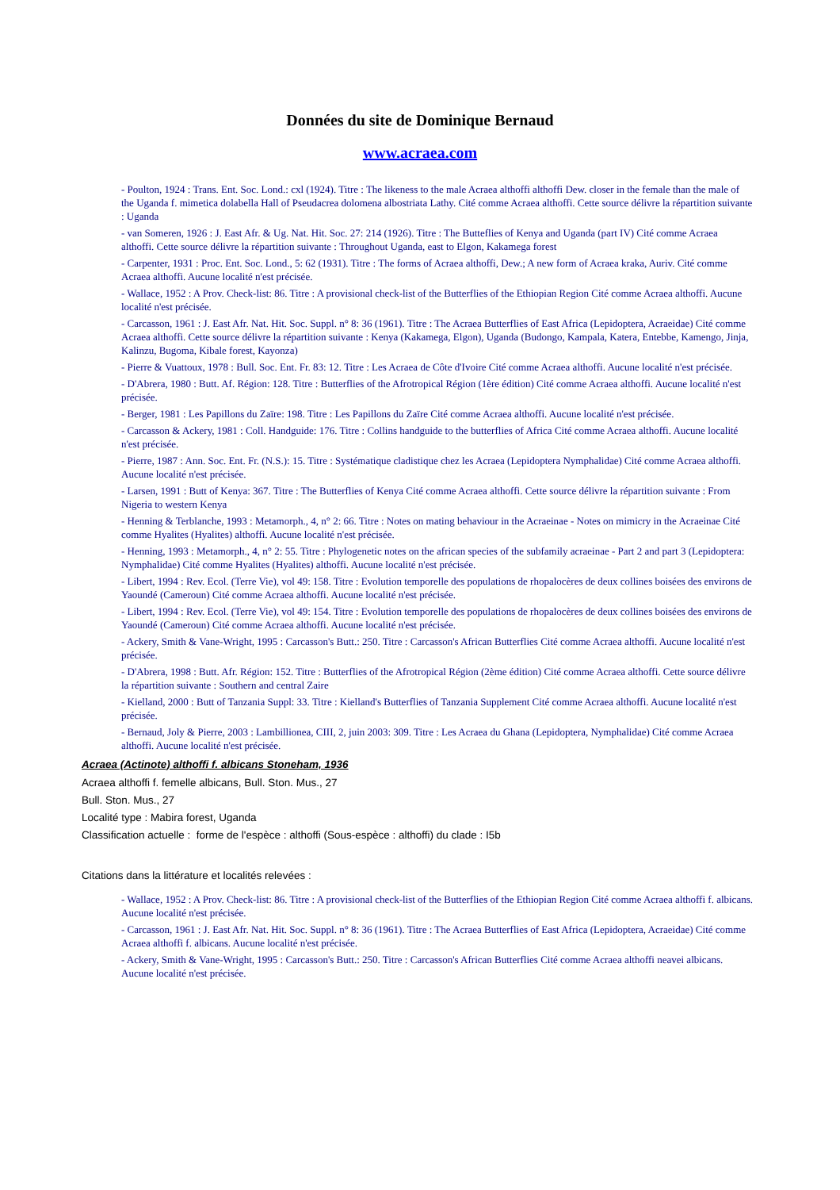Données du site de Dominique Bernaud
www.acraea.com
- Poulton, 1924 : Trans. Ent. Soc. Lond.: cxl (1924). Titre : The likeness to the male Acraea althoffi althoffi Dew. closer in the female than the male of the Uganda f. mimetica dolabella Hall of Pseudacrea dolomena albostriata Lathy. Cité comme Acraea althoffi. Cette source délivre la répartition suivante : Uganda
- van Someren, 1926 : J. East Afr. & Ug. Nat. Hit. Soc. 27: 214 (1926). Titre : The Butteflies of Kenya and Uganda (part IV) Cité comme Acraea althoffi. Cette source délivre la répartition suivante : Throughout Uganda, east to Elgon, Kakamega forest
- Carpenter, 1931 : Proc. Ent. Soc. Lond., 5: 62 (1931). Titre : The forms of Acraea althoffi, Dew.; A new form of Acraea kraka, Auriv. Cité comme Acraea althoffi. Aucune localité n'est précisée.
- Wallace, 1952 : A Prov. Check-list: 86. Titre : A provisional check-list of the Butterflies of the Ethiopian Region Cité comme Acraea althoffi. Aucune localité n'est précisée.
- Carcasson, 1961 : J. East Afr. Nat. Hit. Soc. Suppl. n° 8: 36 (1961). Titre : The Acraea Butterflies of East Africa (Lepidoptera, Acraeidae) Cité comme Acraea althoffi. Cette source délivre la répartition suivante : Kenya (Kakamega, Elgon), Uganda (Budongo, Kampala, Katera, Entebbe, Kamengo, Jinja, Kalinzu, Bugoma, Kibale forest, Kayonza)
- Pierre & Vuattoux, 1978 : Bull. Soc. Ent. Fr. 83: 12. Titre : Les Acraea de Côte d'Ivoire Cité comme Acraea althoffi. Aucune localité n'est précisée.
- D'Abrera, 1980 : Butt. Af. Région: 128. Titre : Butterflies of the Afrotropical Région (1ère édition) Cité comme Acraea althoffi. Aucune localité n'est précisée.
- Berger, 1981 : Les Papillons du Zaïre: 198. Titre : Les Papillons du Zaïre Cité comme Acraea althoffi. Aucune localité n'est précisée.
- Carcasson & Ackery, 1981 : Coll. Handguide: 176. Titre : Collins handguide to the butterflies of Africa Cité comme Acraea althoffi. Aucune localité n'est précisée.
- Pierre, 1987 : Ann. Soc. Ent. Fr. (N.S.): 15. Titre : Systématique cladistique chez les Acraea (Lepidoptera Nymphalidae) Cité comme Acraea althoffi. Aucune localité n'est précisée.
- Larsen, 1991 : Butt of Kenya: 367. Titre : The Butterflies of Kenya Cité comme Acraea althoffi. Cette source délivre la répartition suivante : From Nigeria to western Kenya
- Henning & Terblanche, 1993 : Metamorph., 4, n° 2: 66. Titre : Notes on mating behaviour in the Acraeinae - Notes on mimicry in the Acraeinae Cité comme Hyalites (Hyalites) althoffi. Aucune localité n'est précisée.
- Henning, 1993 : Metamorph., 4, n° 2: 55. Titre : Phylogenetic notes on the african species of the subfamily acraeinae - Part 2 and part 3 (Lepidoptera: Nymphalidae) Cité comme Hyalites (Hyalites) althoffi. Aucune localité n'est précisée.
- Libert, 1994 : Rev. Ecol. (Terre Vie), vol 49: 158. Titre : Evolution temporelle des populations de rhopalocères de deux collines boisées des environs de Yaoundé (Cameroun) Cité comme Acraea althoffi. Aucune localité n'est précisée.
- Libert, 1994 : Rev. Ecol. (Terre Vie), vol 49: 154. Titre : Evolution temporelle des populations de rhopalocères de deux collines boisées des environs de Yaoundé (Cameroun) Cité comme Acraea althoffi. Aucune localité n'est précisée.
- Ackery, Smith & Vane-Wright, 1995 : Carcasson's Butt.: 250. Titre : Carcasson's African Butterflies Cité comme Acraea althoffi. Aucune localité n'est précisée.
- D'Abrera, 1998 : Butt. Afr. Région: 152. Titre : Butterflies of the Afrotropical Région (2ème édition) Cité comme Acraea althoffi. Cette source délivre la répartition suivante : Southern and central Zaire
- Kielland, 2000 : Butt of Tanzania Suppl: 33. Titre : Kielland's Butterflies of Tanzania Supplement Cité comme Acraea althoffi. Aucune localité n'est précisée.
- Bernaud, Joly & Pierre, 2003 : Lambillionea, CIII, 2, juin 2003: 309. Titre : Les Acraea du Ghana (Lepidoptera, Nymphalidae) Cité comme Acraea althoffi. Aucune localité n'est précisée.
Acraea (Actinote) althoffi f. albicans Stoneham, 1936
Acraea althoffi f. femelle albicans, Bull. Ston. Mus., 27
Bull. Ston. Mus., 27
Localité type : Mabira forest, Uganda
Classification actuelle : forme de l'espèce : althoffi (Sous-espèce : althoffi) du clade : I5b
Citations dans la littérature et localités relevées :
- Wallace, 1952 : A Prov. Check-list: 86. Titre : A provisional check-list of the Butterflies of the Ethiopian Region Cité comme Acraea althoffi f. albicans. Aucune localité n'est précisée.
- Carcasson, 1961 : J. East Afr. Nat. Hit. Soc. Suppl. n° 8: 36 (1961). Titre : The Acraea Butterflies of East Africa (Lepidoptera, Acraeidae) Cité comme Acraea althoffi f. albicans. Aucune localité n'est précisée.
- Ackery, Smith & Vane-Wright, 1995 : Carcasson's Butt.: 250. Titre : Carcasson's African Butterflies Cité comme Acraea althoffi neavei albicans. Aucune localité n'est précisée.